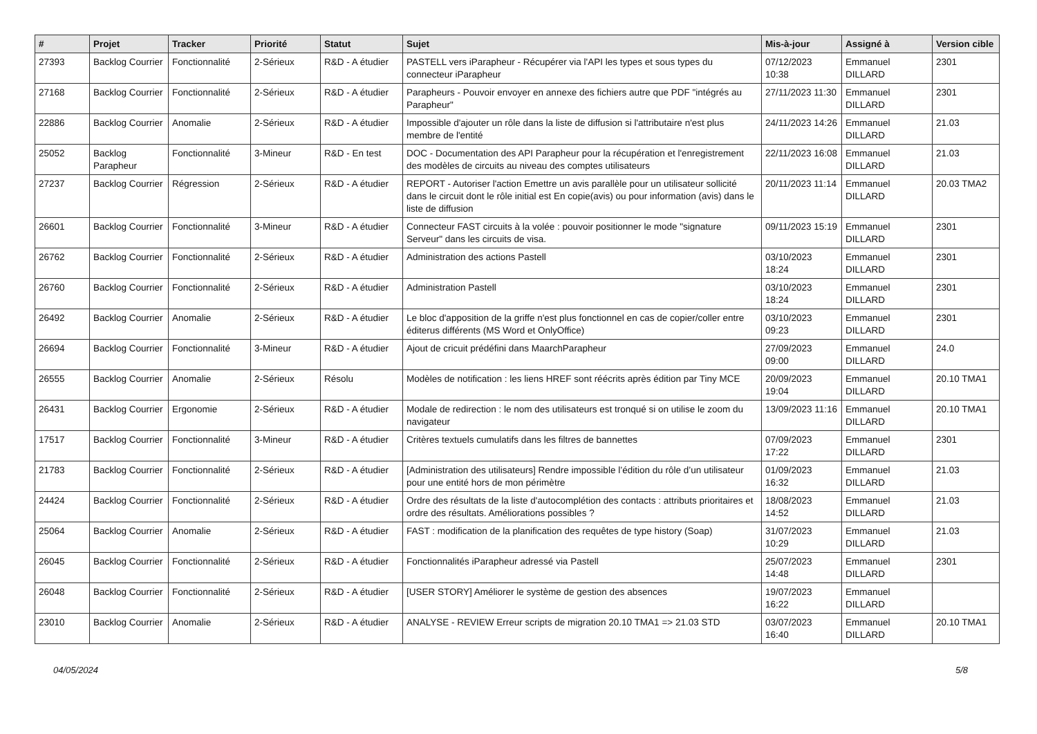| # | Projet | Tracker | Priorité | Statut | Sujet | Mis-à-jour | Assigné à | Version cible |
| --- | --- | --- | --- | --- | --- | --- | --- | --- |
| 27393 | Backlog Courrier | Fonctionnalité | 2-Sérieux | R&D - A étudier | PASTELL vers iParapheur - Récupérer via l'API les types et sous types du connecteur iParapheur | 07/12/2023 10:38 | Emmanuel DILLARD | 2301 |
| 27168 | Backlog Courrier | Fonctionnalité | 2-Sérieux | R&D - A étudier | Parapheurs - Pouvoir envoyer en annexe des fichiers autre que PDF "intégrés au Parapheur" | 27/11/2023 11:30 | Emmanuel DILLARD | 2301 |
| 22886 | Backlog Courrier | Anomalie | 2-Sérieux | R&D - A étudier | Impossible d'ajouter un rôle dans la liste de diffusion si l'attributaire n'est plus membre de l'entité | 24/11/2023 14:26 | Emmanuel DILLARD | 21.03 |
| 25052 | Backlog Parapheur | Fonctionnalité | 3-Mineur | R&D - En test | DOC - Documentation des API Parapheur pour la récupération et l'enregistrement des modèles de circuits au niveau des comptes utilisateurs | 22/11/2023 16:08 | Emmanuel DILLARD | 21.03 |
| 27237 | Backlog Courrier | Régression | 2-Sérieux | R&D - A étudier | REPORT - Autoriser l'action Emettre un avis parallèle pour un utilisateur sollicité dans le circuit dont le rôle initial est En copie(avis) ou pour information (avis) dans le liste de diffusion | 20/11/2023 11:14 | Emmanuel DILLARD | 20.03 TMA2 |
| 26601 | Backlog Courrier | Fonctionnalité | 3-Mineur | R&D - A étudier | Connecteur FAST circuits à la volée : pouvoir positionner le mode "signature Serveur" dans les circuits de visa. | 09/11/2023 15:19 | Emmanuel DILLARD | 2301 |
| 26762 | Backlog Courrier | Fonctionnalité | 2-Sérieux | R&D - A étudier | Administration des actions Pastell | 03/10/2023 18:24 | Emmanuel DILLARD | 2301 |
| 26760 | Backlog Courrier | Fonctionnalité | 2-Sérieux | R&D - A étudier | Administration Pastell | 03/10/2023 18:24 | Emmanuel DILLARD | 2301 |
| 26492 | Backlog Courrier | Anomalie | 2-Sérieux | R&D - A étudier | Le bloc d'apposition de la griffe n'est plus fonctionnel en cas de copier/coller entre éditerus différents (MS Word et OnlyOffice) | 03/10/2023 09:23 | Emmanuel DILLARD | 2301 |
| 26694 | Backlog Courrier | Fonctionnalité | 3-Mineur | R&D - A étudier | Ajout de cricuit prédéfini dans MaarchParapheur | 27/09/2023 09:00 | Emmanuel DILLARD | 24.0 |
| 26555 | Backlog Courrier | Anomalie | 2-Sérieux | Résolu | Modèles de notification : les liens HREF sont réécrits après édition par Tiny MCE | 20/09/2023 19:04 | Emmanuel DILLARD | 20.10 TMA1 |
| 26431 | Backlog Courrier | Ergonomie | 2-Sérieux | R&D - A étudier | Modale de redirection : le nom des utilisateurs est tronqué si on utilise le zoom du navigateur | 13/09/2023 11:16 | Emmanuel DILLARD | 20.10 TMA1 |
| 17517 | Backlog Courrier | Fonctionnalité | 3-Mineur | R&D - A étudier | Critères textuels cumulatifs dans les filtres de bannettes | 07/09/2023 17:22 | Emmanuel DILLARD | 2301 |
| 21783 | Backlog Courrier | Fonctionnalité | 2-Sérieux | R&D - A étudier | [Administration des utilisateurs] Rendre impossible l’édition du rôle d’un utilisateur pour une entité hors de mon périmètre | 01/09/2023 16:32 | Emmanuel DILLARD | 21.03 |
| 24424 | Backlog Courrier | Fonctionnalité | 2-Sérieux | R&D - A étudier | Ordre des résultats de la liste d'autocomplétion des contacts : attributs prioritaires et ordre des résultats. Améliorations possibles ? | 18/08/2023 14:52 | Emmanuel DILLARD | 21.03 |
| 25064 | Backlog Courrier | Anomalie | 2-Sérieux | R&D - A étudier | FAST : modification de la planification des requêtes de type history (Soap) | 31/07/2023 10:29 | Emmanuel DILLARD | 21.03 |
| 26045 | Backlog Courrier | Fonctionnalité | 2-Sérieux | R&D - A étudier | Fonctionnalités iParapheur adressé via Pastell | 25/07/2023 14:48 | Emmanuel DILLARD | 2301 |
| 26048 | Backlog Courrier | Fonctionnalité | 2-Sérieux | R&D - A étudier | [USER STORY] Améliorer le système de gestion des absences | 19/07/2023 16:22 | Emmanuel DILLARD | |
| 23010 | Backlog Courrier | Anomalie | 2-Sérieux | R&D - A étudier | ANALYSE - REVIEW Erreur scripts de migration 20.10 TMA1 => 21.03 STD | 03/07/2023 16:40 | Emmanuel DILLARD | 20.10 TMA1 |
04/05/2024 5/8